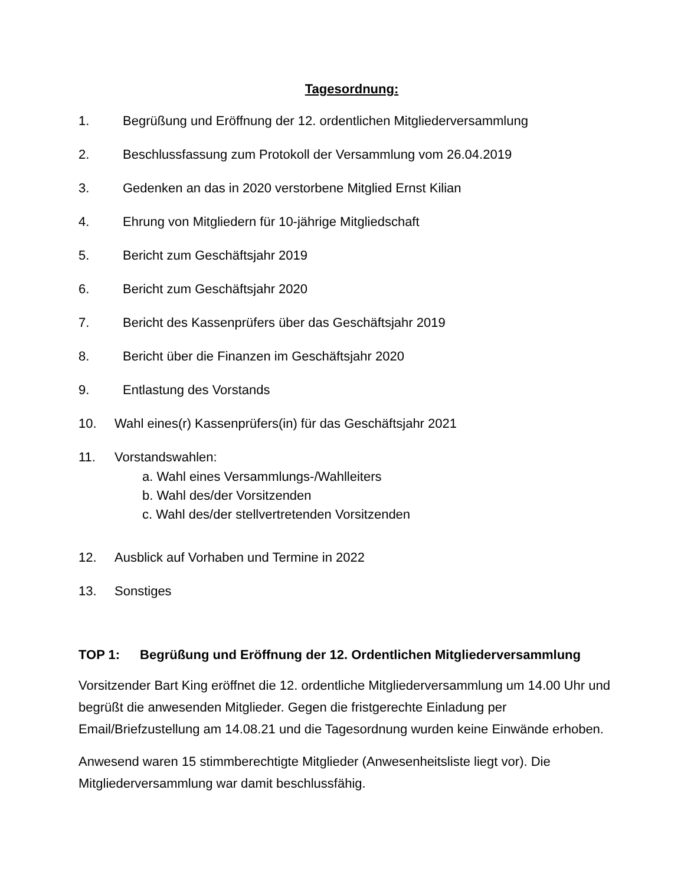Tagesordnung:
1. Begrüßung und Eröffnung der 12. ordentlichen Mitgliederversammlung
2. Beschlussfassung zum Protokoll der Versammlung vom 26.04.2019
3. Gedenken an das in 2020 verstorbene Mitglied Ernst Kilian
4. Ehrung von Mitgliedern für 10-jährige Mitgliedschaft
5. Bericht zum Geschäftsjahr 2019
6. Bericht zum Geschäftsjahr 2020
7. Bericht des Kassenprüfers über das Geschäftsjahr 2019
8. Bericht über die Finanzen im Geschäftsjahr 2020
9. Entlastung des Vorstands
10. Wahl eines(r) Kassenprüfers(in) für das Geschäftsjahr 2021
11. Vorstandswahlen:
a. Wahl eines Versammlungs-/Wahlleiters
b. Wahl des/der Vorsitzenden
c. Wahl des/der stellvertretenden Vorsitzenden
12. Ausblick auf Vorhaben und Termine in 2022
13. Sonstiges
TOP 1: Begrüßung und Eröffnung der 12. Ordentlichen Mitgliederversammlung
Vorsitzender Bart King eröffnet die 12. ordentliche Mitgliederversammlung um 14.00 Uhr und begrüßt die anwesenden Mitglieder. Gegen die fristgerechte Einladung per Email/Briefzustellung am 14.08.21 und die Tagesordnung wurden keine Einwände erhoben.
Anwesend waren 15 stimmberechtigte Mitglieder (Anwesenheitsliste liegt vor). Die Mitgliederversammlung war damit beschlussfähig.